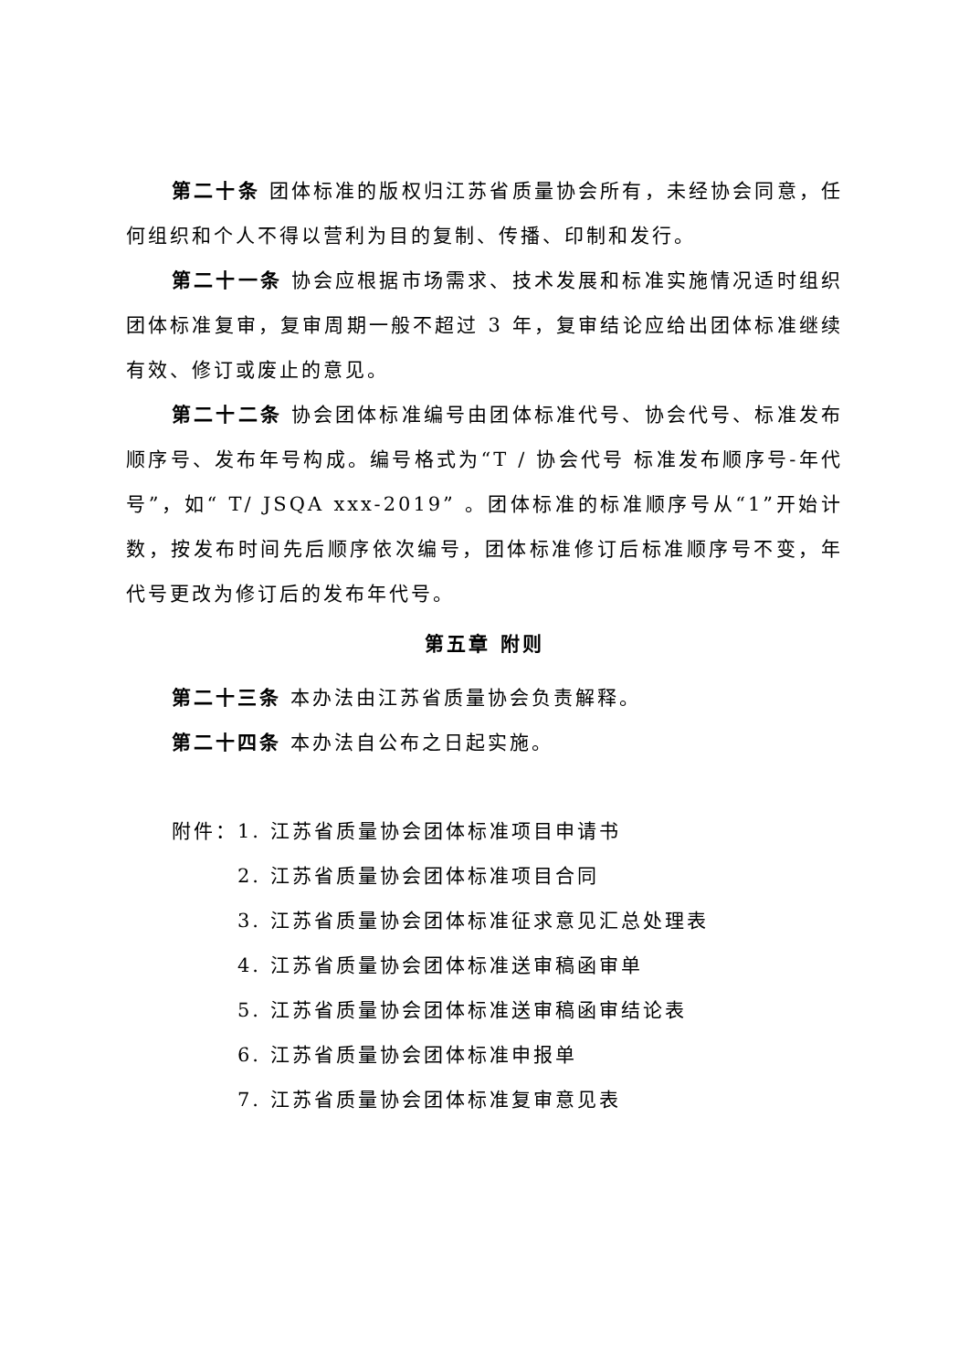第二十条 团体标准的版权归江苏省质量协会所有，未经协会同意，任何组织和个人不得以营利为目的复制、传播、印制和发行。
第二十一条 协会应根据市场需求、技术发展和标准实施情况适时组织团体标准复审，复审周期一般不超过 3 年，复审结论应给出团体标准继续有效、修订或废止的意见。
第二十二条 协会团体标准编号由团体标准代号、协会代号、标准发布顺序号、发布年号构成。编号格式为“T / 协会代号 标准发布顺序号-年代号”，如“ T/ JSQA xxx-2019” 。团体标准的标准顺序号从“1”开始计数，按发布时间先后顺序依次编号，团体标准修订后标准顺序号不变，年代号更改为修订后的发布年代号。
第五章 附则
第二十三条 本办法由江苏省质量协会负责解释。
第二十四条 本办法自公布之日起实施。
附件：1. 江苏省质量协会团体标准项目申请书
2. 江苏省质量协会团体标准项目合同
3. 江苏省质量协会团体标准征求意见汇总处理表
4. 江苏省质量协会团体标准送审稿函审单
5. 江苏省质量协会团体标准送审稿函审结论表
6. 江苏省质量协会团体标准申报单
7. 江苏省质量协会团体标准复审意见表